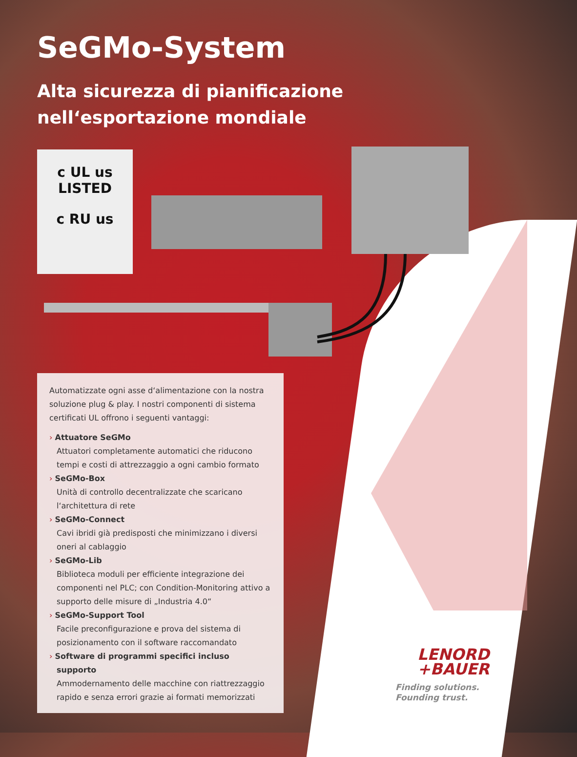SeGMo-System
Alta sicurezza di pianificazione
nell‘esportazione mondiale
c UL us
LISTED
c RU us
Automatizzate ogni asse d‘alimentazione con la nostra soluzione plug & play. I nostri componenti di sistema certificati UL offrono i seguenti vantaggi:
› Attuatore SeGMo
Attuatori completamente automatici che riducono tempi e costi di attrezzaggio a ogni cambio formato
› SeGMo-Box
Unità di controllo decentralizzate che scaricano l‘architettura di rete
› SeGMo-Connect
Cavi ibridi già predisposti che minimizzano i diversi oneri al cablaggio
› SeGMo-Lib
Biblioteca moduli per efficiente integrazione dei componenti nel PLC; con Condition-Monitoring attivo a supporto delle misure di „Industria 4.0“
› SeGMo-Support Tool
Facile preconfigurazione e prova del sistema di posizionamento con il software raccomandato
› Software di programmi specifici incluso supporto
Ammodernamento delle macchine con riattrezzaggio rapido e senza errori grazie ai formati memorizzati
LENORD
+BAUER
Finding solutions.
Founding trust.